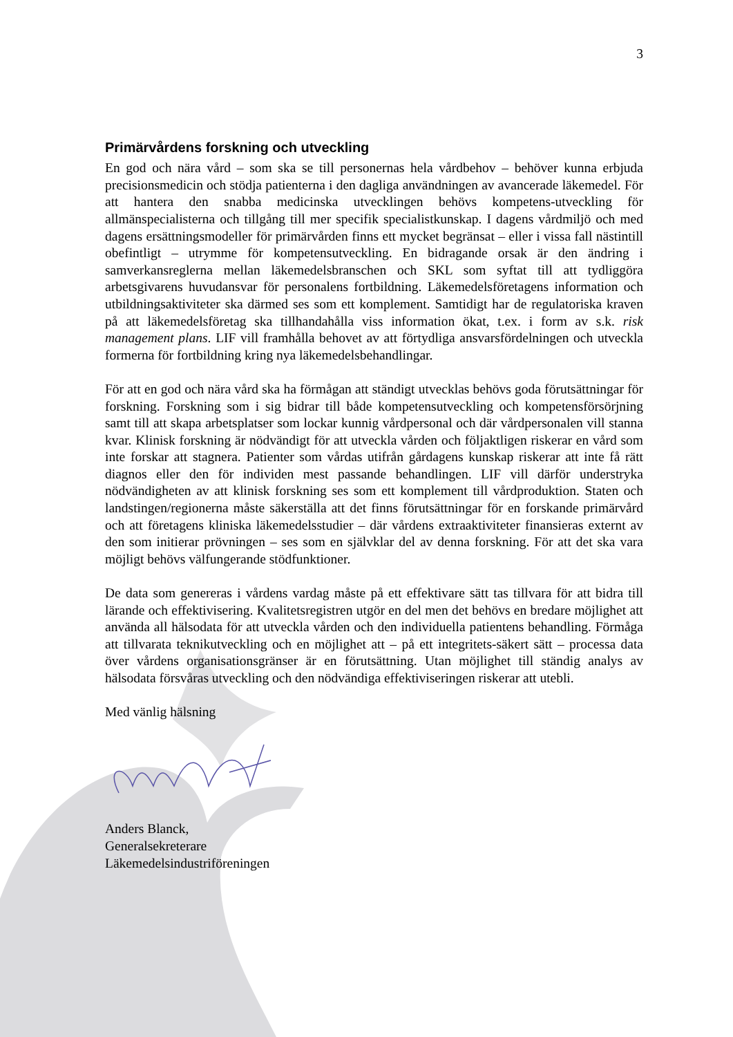3
Primärvårdens forskning och utveckling
En god och nära vård – som ska se till personernas hela vårdbehov – behöver kunna erbjuda precisionsmedicin och stödja patienterna i den dagliga användningen av avancerade läkemedel. För att hantera den snabba medicinska utvecklingen behövs kompetens-utveckling för allmänspecialisterna och tillgång till mer specifik specialistkunskap. I dagens vårdmiljö och med dagens ersättningsmodeller för primärvården finns ett mycket begränsat – eller i vissa fall nästintill obefintligt – utrymme för kompetensutveckling. En bidragande orsak är den ändring i samverkansreglerna mellan läkemedelsbranschen och SKL som syftat till att tydliggöra arbetsgivarens huvudansvar för personalens fortbildning. Läkemedelsföretagens information och utbildningsaktiviteter ska därmed ses som ett komplement. Samtidigt har de regulatoriska kraven på att läkemedelsföretag ska tillhandahålla viss information ökat, t.ex. i form av s.k. risk management plans. LIF vill framhålla behovet av att förtydliga ansvarsfördelningen och utveckla formerna för fortbildning kring nya läkemedelsbehandlingar.
För att en god och nära vård ska ha förmågan att ständigt utvecklas behövs goda förutsättningar för forskning. Forskning som i sig bidrar till både kompetensutveckling och kompetensförsörjning samt till att skapa arbetsplatser som lockar kunnig vårdpersonal och där vårdpersonalen vill stanna kvar. Klinisk forskning är nödvändigt för att utveckla vården och följaktligen riskerar en vård som inte forskar att stagnera. Patienter som vårdas utifrån gårdagens kunskap riskerar att inte få rätt diagnos eller den för individen mest passande behandlingen. LIF vill därför understryka nödvändigheten av att klinisk forskning ses som ett komplement till vårdproduktion. Staten och landstingen/regionerna måste säkerställa att det finns förutsättningar för en forskande primärvård och att företagens kliniska läkemedelsstudier – där vårdens extraaktiviteter finansieras externt av den som initierar prövningen – ses som en självklar del av denna forskning. För att det ska vara möjligt behövs välfungerande stödfunktioner.
De data som genereras i vårdens vardag måste på ett effektivare sätt tas tillvara för att bidra till lärande och effektivisering. Kvalitetsregistren utgör en del men det behövs en bredare möjlighet att använda all hälsodata för att utveckla vården och den individuella patientens behandling. Förmåga att tillvarata teknikutveckling och en möjlighet att – på ett integritets-säkert sätt – processa data över vårdens organisationsgränser är en förutsättning. Utan möjlighet till ständig analys av hälsodata försvåras utveckling och den nödvändiga effektiviseringen riskerar att utebli.
Med vänlig hälsning
Anders Blanck,
Generalsekreterare
Läkemedelsindustriföreningen